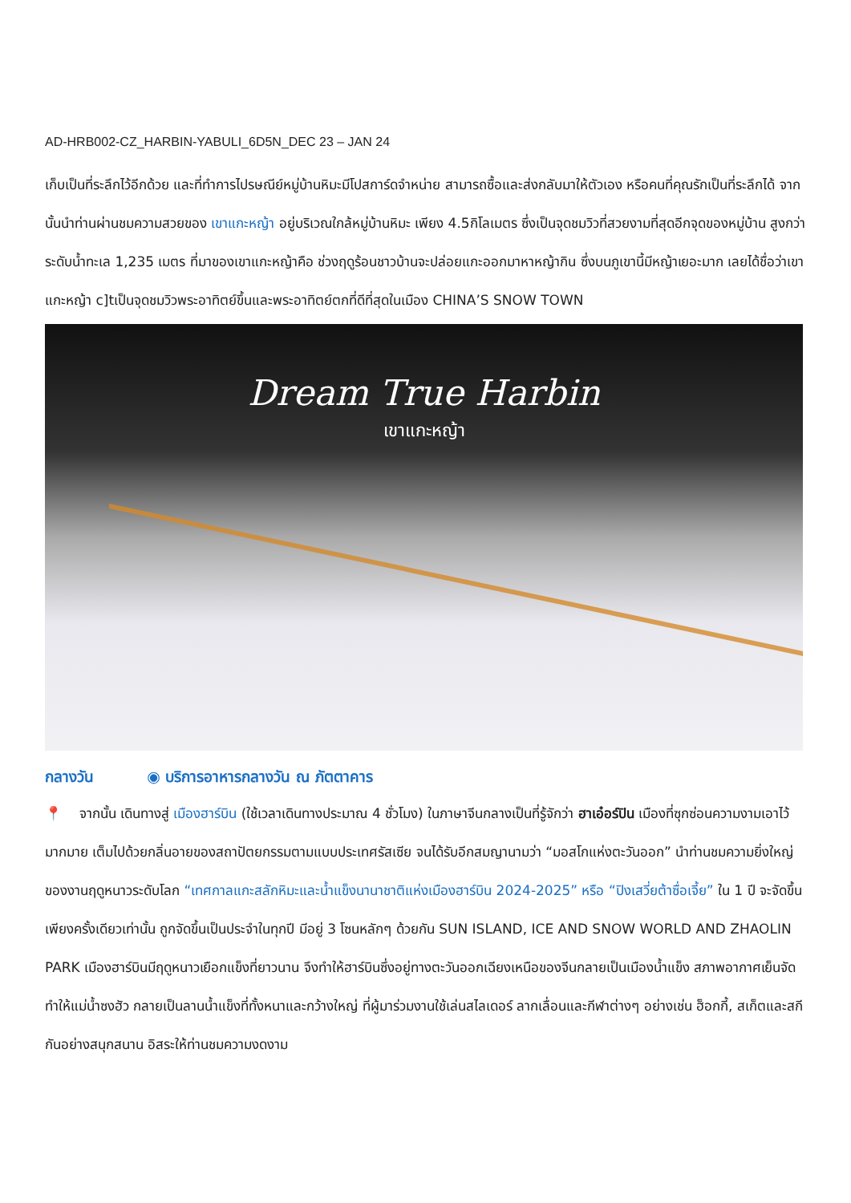AD-HRB002-CZ_HARBIN-YABULI_6D5N_DEC 23 – JAN 24
เก็บเป็นที่ระลึกไว้อีกด้วย และที่ทำการไปรษณีย์หมู่บ้านหิมะมีโปสการ์ดจำหน่าย สามารถซื้อและส่งกลับมาให้ตัวเอง หรือคนที่คุณรักเป็นที่ระลึกได้ จากนั้นนำท่านผ่านชมความสวยของ เขาแกะหญ้า อยู่บริเวณใกล้หมู่บ้านหิมะ เพียง 4.5กิโลเมตร ซึ่งเป็นจุดชมวิวที่สวยงามที่สุดอีกจุดของหมู่บ้าน สูงกว่าระดับน้ำทะเล 1,235 เมตร ที่มาของเขาแกะหญ้าคือ ช่วงฤดูร้อนชาวบ้านจะปล่อยแกะออกมาหาหญ้ากิน ซึ่งบนภูเขานี้มีหญ้าเยอะมาก เลยได้ชื่อว่าเขาแกะหญ้า c]tเป็นจุดชมวิวพระอาทิตย์ขึ้นและพระอาทิตย์ตกที่ดีที่สุดในเมือง CHINA’S SNOW TOWN
Dream True Harbin
เขาแกะหญ้า
กลางวัน ◉ บริการอาหารกลางวัน ณ ภัตตาคาร
📍 จากนั้น เดินทางสู่ เมืองฮาร์บิน (ใช้เวลาเดินทางประมาณ 4 ชั่วโมง) ในภาษาจีนกลางเป็นที่รู้จักว่า ฮาเอ๋อร์ปิน เมืองที่ซุกซ่อนความงามเอาไว้มากมาย เต็มไปด้วยกลิ่นอายของสถาปัตยกรรมตามแบบประเทศรัสเซีย จนได้รับอีกสมญานามว่า “มอสโกแห่งตะวันออก” นำท่านชมความยิ่งใหญ่ของงานฤดูหนาวระดับโลก “เทศกาลแกะสลักหิมะและน้ำแข็งนานาชาติแห่งเมืองฮาร์บิน 2024-2025” หรือ “ปิงเสวี่ยต้าซื่อเจี้ย” ใน 1 ปี จะจัดขึ้นเพียงครั้งเดียวเท่านั้น ถูกจัดขึ้นเป็นประจำในทุกปี มีอยู่ 3 โซนหลักๆ ด้วยกัน SUN ISLAND, ICE AND SNOW WORLD AND ZHAOLIN PARK เมืองฮาร์บินมีฤดูหนาวเยือกแข็งที่ยาวนาน จึงทำให้ฮาร์บินซึ่งอยู่ทางตะวันออกเฉียงเหนือของจีนกลายเป็นเมืองน้ำแข็ง สภาพอากาศเย็นจัดทำให้แม่น้ำซงฮัว กลายเป็นลานน้ำแข็งที่ทั้งหนาและกว้างใหญ่ ที่ผู้มาร่วมงานใช้เล่นสไลเดอร์ ลากเลื่อนและกีฬาต่างๆ อย่างเช่น ฮ็อกกี้, สเก็ตและสกีกันอย่างสนุกสนาน อิสระให้ท่านชมความงดงาม